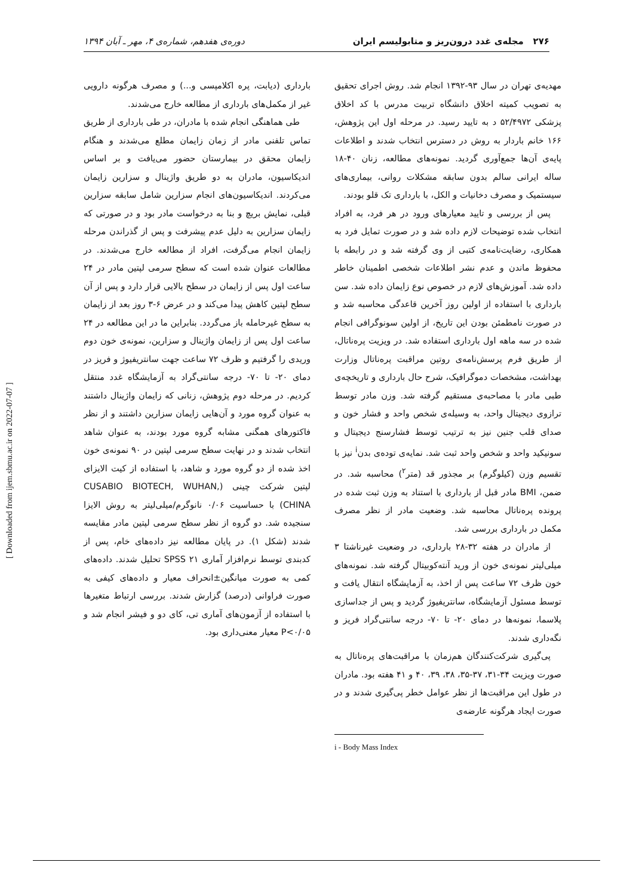۲۷۶ مجله‌ی غدد درون‌ریز و متابولیسم ایران دوره‌ی هفدهم، شماره‌ی ۴، مهر ـ آبان ۱۳۹۴
مهدیه‌ی تهران در سال ۹۳-۱۳۹۲ انجام شد. روش اجرای تحقیق به تصویب کمیته اخلاق دانشگاه تربیت مدرس با کد اخلاق پزشکی ۵۲/۴۹۷۲ د به تایید رسید. در مرحله اول این پژوهش، ۱۶۶ خانم باردار به روش در دسترس انتخاب شدند و اطلاعات پایه‌ی آن‌ها جمع‌آوری گردید. نمونه‌های مطالعه، زنان ۴۰-۱۸ ساله ایرانی سالم بدون سابقه مشکلات روانی، بیماری‌های سیستمیک و مصرف دخانیات و الکل، با بارداری تک قلو بودند.
پس از بررسی و تایید معیارهای ورود در هر فرد، به افراد انتخاب شده توضیحات لازم داده شد و در صورت تمایل فرد به همکاری، رضایت‌نامه‌ی کتبی از وی گرفته شد و در رابطه با محفوظ ماندن و عدم نشر اطلاعات شخصی اطمینان خاطر داده شد. آموزش‌های لازم در خصوص نوع زایمان داده شد. سن بارداری با استفاده از اولین روز آخرین قاعدگی محاسبه شد و در صورت نامطمئن بودن این تاریخ، از اولین سونوگرافی انجام شده در سه ماهه اول بارداری استفاده شد. در ویزیت پره‌ناتال، از طریق فرم پرسش‌نامه‌ی روتین مراقبت پره‌ناتال وزارت بهداشت، مشخصات دموگرافیک، شرح حال بارداری و تاریخچه‌ی طبی مادر با مصاحبه‌ی مستقیم گرفته شد. وزن مادر توسط ترازوی دیجیتال واحد، به وسیله‌ی شخص واحد و فشار خون و صدای قلب جنین نیز به ترتیب توسط فشارسنج دیجیتال و سونیکید واحد و شخص واحد ثبت شد. نمایه‌ی توده‌ی بدن<sup>i</sup> نیز با تقسیم وزن (کیلوگرم) بر مجذور قد (متر<sup>۲</sup>) محاسبه شد. در ضمن، BMI مادر قبل از بارداری با استناد به وزن ثبت شده در پرونده پره‌ناتال محاسبه شد. وضعیت مادر از نظر مصرف مکمل در بارداری بررسی شد.
از مادران در هفته ۳۲-۲۸ بارداری، در وضعیت غیرناشتا ۳ میلی‌لیتر نمونه‌ی خون از ورید آنته‌کوبیتال گرفته شد. نمونه‌های خون ظرف ۷۲ ساعت پس از اخذ، به آزمایشگاه انتقال یافت و توسط مسئول آزمایشگاه، سانتریفیوژ گردید و پس از جداسازی پلاسما، نمونه‌ها در دمای ۲۰- تا ۷۰- درجه سانتی‌گراد فریز و نگه‌داری شدند.
پی‌گیری شرکت‌کنندگان هم‌زمان با مراقبت‌های پره‌ناتال به صورت ویزیت ۳۴-۳۱، ۳۷-۳۵، ۳۸، ۳۹، ۴۰ و ۴۱ هفته بود. مادران در طول این مراقبت‌ها از نظر عوامل خطر پی‌گیری شدند و در صورت ایجاد هرگونه عارضه‌ی
i - Body Mass Index
بارداری (دیابت، پره اکلامپسی و...) و مصرف هرگونه دارویی غیر از مکمل‌های بارداری از مطالعه خارج می‌شدند.
طی هماهنگی انجام شده با مادران، در طی بارداری از طریق تماس تلفنی مادر از زمان زایمان مطلع می‌شدند و هنگام زایمان محقق در بیمارستان حضور می‌یافت و بر اساس اندیکاسیون، مادران به دو طریق واژینال و سزارین زایمان می‌کردند. اندیکاسیون‌های انجام سزارین شامل سابقه سزارین قبلی، نمایش بریچ و بنا به درخواست مادر بود و در صورتی که زایمان سزارین به دلیل عدم پیشرفت و پس از گذراندن مرحله زایمان انجام می‌گرفت، افراد از مطالعه خارج می‌شدند. در مطالعات عنوان شده است که سطح سرمی لپتین مادر در ۲۴ ساعت اول پس از زایمان در سطح بالایی قرار دارد و پس از آن سطح لپتین کاهش پیدا می‌کند و در عرض ۶-۳ روز بعد از زایمان به سطح غیرحامله باز می‌گردد. بنابراین ما در این مطالعه در ۲۴ ساعت اول پس از زایمان واژینال و سزارین، نمونه‌ی خون دوم وریدی را گرفتیم و ظرف ۷۲ ساعت جهت سانتریفیوژ و فریز در دمای ۲۰- تا ۷۰- درجه سانتی‌گراد به آزمایشگاه غدد منتقل کردیم. در مرحله دوم پژوهش، زنانی که زایمان واژینال داشتند به عنوان گروه مورد و آن‌هایی زایمان سزارین داشتند و از نظر فاکتورهای همگنی مشابه گروه مورد بودند، به عنوان شاهد انتخاب شدند و در نهایت سطح سرمی لپتین در ۹۰ نمونه‌ی خون اخذ شده از دو گروه مورد و شاهد، با استفاده از کیت الایزای لپتین شرکت چینی (CUSABIO BIOTECH, WUHAN, CHINA) با حساسیت ۰/۰۶ نانوگرم/میلی‌لیتر به روش الایزا سنجیده شد. دو گروه از نظر سطح سرمی لپتین مادر مقایسه شدند (شکل ۱). در پایان مطالعه نیز داده‌های خام، پس از کدبندی توسط نرم‌افزار آماری SPSS ۲۱ تحلیل شدند. داده‌های کمی به صورت میانگین±انحراف معیار و داده‌های کیفی به صورت فراوانی (درصد) گزارش شدند. بررسی ارتباط متغیرها با استفاده از آزمون‌های آماری تی، کای دو و فیشر انجام شد و P<۰/۰۵ معیار معنی‌داری بود.
[ Downloaded from ijem.sbmu.ac.ir on 2022-07-07 ]